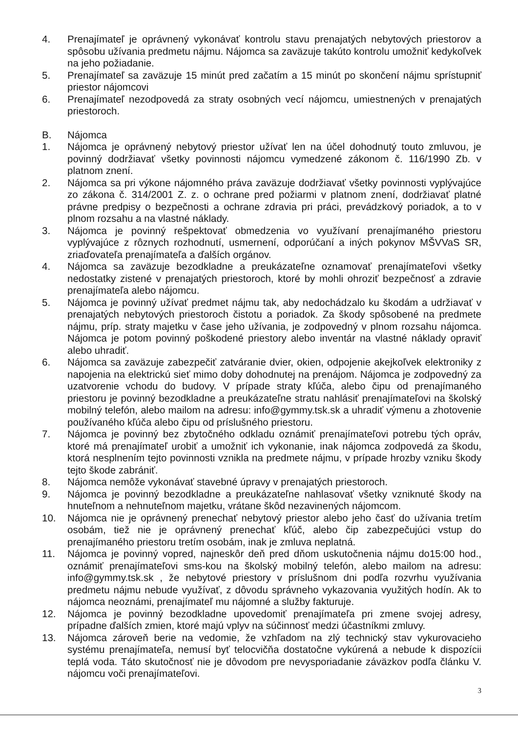4. Prenajímateľ je oprávnený vykonávať kontrolu stavu prenajatých nebytových priestorov a spôsobu užívania predmetu nájmu. Nájomca sa zaväzuje takúto kontrolu umožniť kedykoľvek na jeho požiadanie.
5. Prenajímateľ sa zaväzuje 15 minút pred začatím a 15 minút po skončení nájmu sprístupniť priestor nájomcovi
6. Prenajímateľ nezodpovedá za straty osobných vecí nájomcu, umiestnených v prenajatých priestoroch.
B. Nájomca
1. Nájomca je oprávnený nebytový priestor užívať len na účel dohodnutý touto zmluvou, je povinný dodržiavať všetky povinnosti nájomcu vymedzené zákonom č. 116/1990 Zb. v platnom znení.
2. Nájomca sa pri výkone nájomného práva zaväzuje dodržiavať všetky povinnosti vyplývajúce zo zákona č. 314/2001 Z. z. o ochrane pred požiarmi v platnom znení, dodržiavať platné právne predpisy o bezpečnosti a ochrane zdravia pri práci, prevádzkový poriadok, a to v plnom rozsahu a na vlastné náklady.
3. Nájomca je povinný rešpektovať obmedzenia vo využívaní prenajímaného priestoru vyplývajúce z rôznych rozhodnutí, usmernení, odporúčaní a iných pokynov MŠVVaS SR, zriaďovateľa prenajímateľa a ďalších orgánov.
4. Nájomca sa zaväzuje bezodkladne a preukázateľne oznamovať prenajímateľovi všetky nedostatky zistené v prenajatých priestoroch, ktoré by mohli ohroziť bezpečnosť a zdravie prenajímateľa alebo nájomcu.
5. Nájomca je povinný užívať predmet nájmu tak, aby nedochádzalo ku škodám a udržiavať v prenajatých nebytových priestoroch čistotu a poriadok. Za škody spôsobené na predmete nájmu, príp. straty majetku v čase jeho užívania, je zodpovedný v plnom rozsahu nájomca. Nájomca je potom povinný poškodené priestory alebo inventár na vlastné náklady opraviť alebo uhradiť.
6. Nájomca sa zaväzuje zabezpečiť zatváranie dvier, okien, odpojenie akejkoľvek elektroniky z napojenia na elektrickú sieť mimo doby dohodnutej na prenájom. Nájomca je zodpovedný za uzatvorenie vchodu do budovy. V prípade straty kľúča, alebo čipu od prenajímaného priestoru je povinný bezodkladne a preukázateľne stratu nahlásiť prenajímateľovi na školský mobilný telefón, alebo mailom na adresu: info@gymmy.tsk.sk a uhradiť výmenu a zhotovenie používaného kľúča alebo čipu od príslušného priestoru.
7. Nájomca je povinný bez zbytočného odkladu oznámiť prenajímateľovi potrebu tých opráv, ktoré má prenajímateľ urobiť a umožniť ich vykonanie, inak nájomca zodpovedá za škodu, ktorá nesplnením tejto povinnosti vznikla na predmete nájmu, v prípade hrozby vzniku škody tejto škode zabrániť.
8. Nájomca nemôže vykonávať stavebné úpravy v prenajatých priestoroch.
9. Nájomca je povinný bezodkladne a preukázateľne nahlasovať všetky vzniknuté škody na hnuteľnom a nehnuteľnom majetku, vrátane škôd nezavinených nájomcom.
10. Nájomca nie je oprávnený prenechať nebytový priestor alebo jeho časť do užívania tretím osobám, tiež nie je oprávnený prenechať kľúč, alebo čip zabezpečujúci vstup do prenajímaného priestoru tretím osobám, inak je zmluva neplatná.
11. Nájomca je povinný vopred, najneskôr deň pred dňom uskutočnenia nájmu do15:00 hod., oznámiť prenajímateľovi sms-kou na školský mobilný telefón, alebo mailom na adresu: info@gymmy.tsk.sk , že nebytové priestory v príslušnom dni podľa rozvrhu využívania predmetu nájmu nebude využívať, z dôvodu správneho vykazovania využitých hodín. Ak to nájomca neoznámi, prenajímateľ mu nájomné a služby fakturuje.
12. Nájomca je povinný bezodkladne upovedomiť prenajímateľa pri zmene svojej adresy, prípadne ďalších zmien, ktoré majú vplyv na súčinnosť medzi účastníkmi zmluvy.
13. Nájomca zároveň berie na vedomie, že vzhľadom na zlý technický stav vykurovacieho systému prenajímateľa, nemusí byť telocvičňa dostatočne vykúrená a nebude k dispozícii teplá voda. Táto skutočnosť nie je dôvodom pre nevysporiadanie záväzkov podľa článku V. nájomcu voči prenajímateľovi.
3